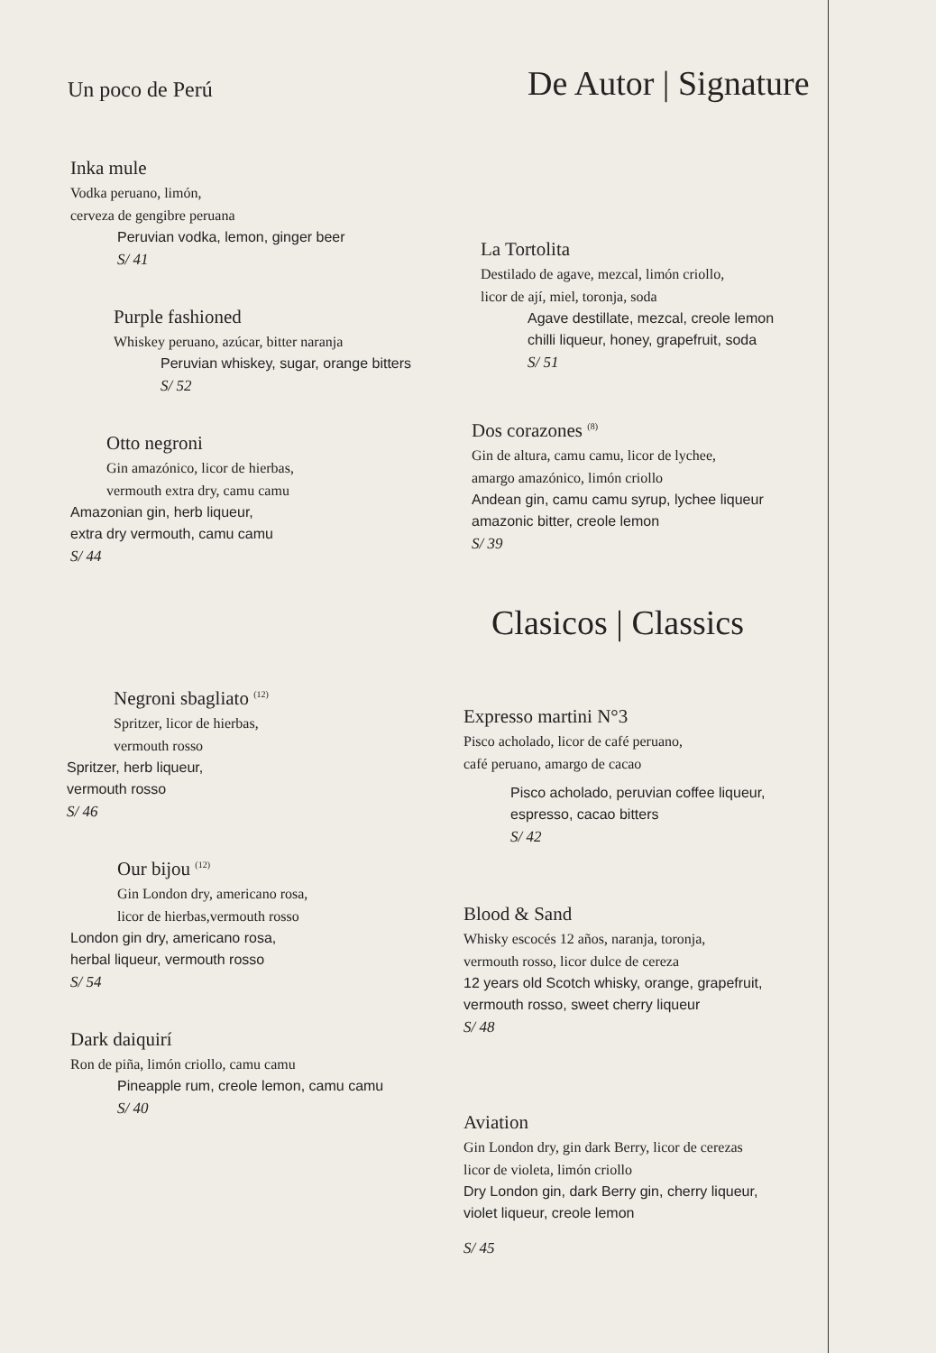Un poco de Perú
De Autor | Signature
Inka mule
Vodka peruano, limón,
cerveza de gengibre peruana
Peruvian vodka, lemon, ginger beer
S/ 41
Purple fashioned
Whiskey peruano, azúcar, bitter naranja
Peruvian whiskey, sugar, orange bitters
S/ 52
Otto negroni
Gin amazónico, licor de hierbas,
vermouth extra dry, camu camu
Amazonian gin, herb liqueur,
extra dry vermouth, camu camu
S/ 44
La Tortolita
Destilado de agave, mezcal, limón criollo,
licor de ají, miel, toronja, soda
Agave destillate, mezcal, creole lemon
chilli liqueur, honey, grapefruit, soda
S/ 51
Dos corazones <sup>(8)</sup>
Gin de altura, camu camu, licor de lychee,
amargo amazónico, limón criollo
Andean gin, camu camu syrup, lychee liqueur
amazonic bitter, creole lemon
S/ 39
Clasicos | Classics
Negroni sbagliato <sup>(12)</sup>
Spritzer, licor de hierbas,
vermouth rosso
Spritzer, herb liqueur,
vermouth rosso
S/ 46
Our bijou <sup>(12)</sup>
Gin London dry, americano rosa,
licor de hierbas,vermouth rosso
London gin dry, americano rosa,
herbal liqueur, vermouth rosso
S/ 54
Dark daiquirí
Ron de piña, limón criollo, camu camu
Pineapple rum, creole lemon, camu camu
S/ 40
Expresso martini N°3
Pisco acholado, licor de café peruano,
café peruano, amargo de cacao
Pisco acholado, peruvian coffee liqueur,
espresso, cacao bitters
S/ 42
Blood & Sand
Whisky escocés 12 años, naranja, toronja,
vermouth rosso, licor dulce de cereza
12 years old Scotch whisky, orange, grapefruit,
vermouth rosso, sweet cherry liqueur
S/ 48
Aviation
Gin London dry, gin dark Berry, licor de cerezas
licor de violeta, limón criollo
Dry London gin, dark Berry gin, cherry liqueur,
violet liqueur, creole lemon
S/ 45